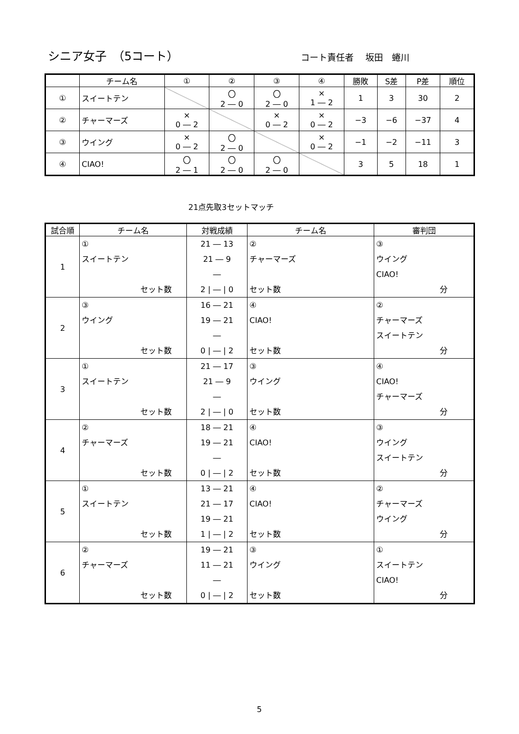シニア女子　（5コート） コート責任者　 坂田　蜷川
| | チーム名 | ① | ② | ③ | ④ | 勝敗 | S差 | P差 | 順位 |
| --- | --- | --- | --- | --- | --- | --- | --- | --- | --- |
| ① | スイートテン | | 〇 2 ― 0 | 〇 2 ― 0 | × 1 ― 2 | 1 | 3 | 30 | 2 |
| ② | チャーマーズ | × 0 ― 2 | | × 0 ― 2 | × 0 ― 2 | −3 | −6 | −37 | 4 |
| ③ | ウイング | × 0 ― 2 | 〇 2 ― 0 | | × 0 ― 2 | −1 | −2 | −11 | 3 |
| ④ | CIAO! | 〇 2 ― 1 | 〇 2 ― 0 | 〇 2 ― 0 | | 3 | 5 | 18 | 1 |
21点先取3セットマッチ
| 試合順 | チーム名 | 対戦成績 | チーム名 | 審判団 |
| --- | --- | --- | --- | --- |
| 1 | ① スイートテン セット数 | 21 ― 13 21 ― 9 ― 2 / ― / 0 | ② チャーマーズ セット数 | ③ ウイング CIAO! 分 |
| 2 | ③ ウイング セット数 | 16 ― 21 19 ― 21 ― 0 / ― / 2 | ④ CIAO! セット数 | ② チャーマーズ スイートテン 分 |
| 3 | ① スイートテン セット数 | 21 ― 17 21 ― 9 ― 2 / ― / 0 | ③ ウイング セット数 | ④ CIAO! チャーマーズ 分 |
| 4 | ② チャーマーズ セット数 | 18 ― 21 19 ― 21 ― 0 / ― / 2 | ④ CIAO! セット数 | ③ ウイング スイートテン 分 |
| 5 | ① スイートテン セット数 | 13 ― 21 21 ― 17 19 ― 21 1 / ― / 2 | ④ CIAO! セット数 | ② チャーマーズ ウイング 分 |
| 6 | ② チャーマーズ セット数 | 19 ― 21 11 ― 21 ― 0 / ― / 2 | ③ ウイング セット数 | ① スイートテン CIAO! 分 |
5